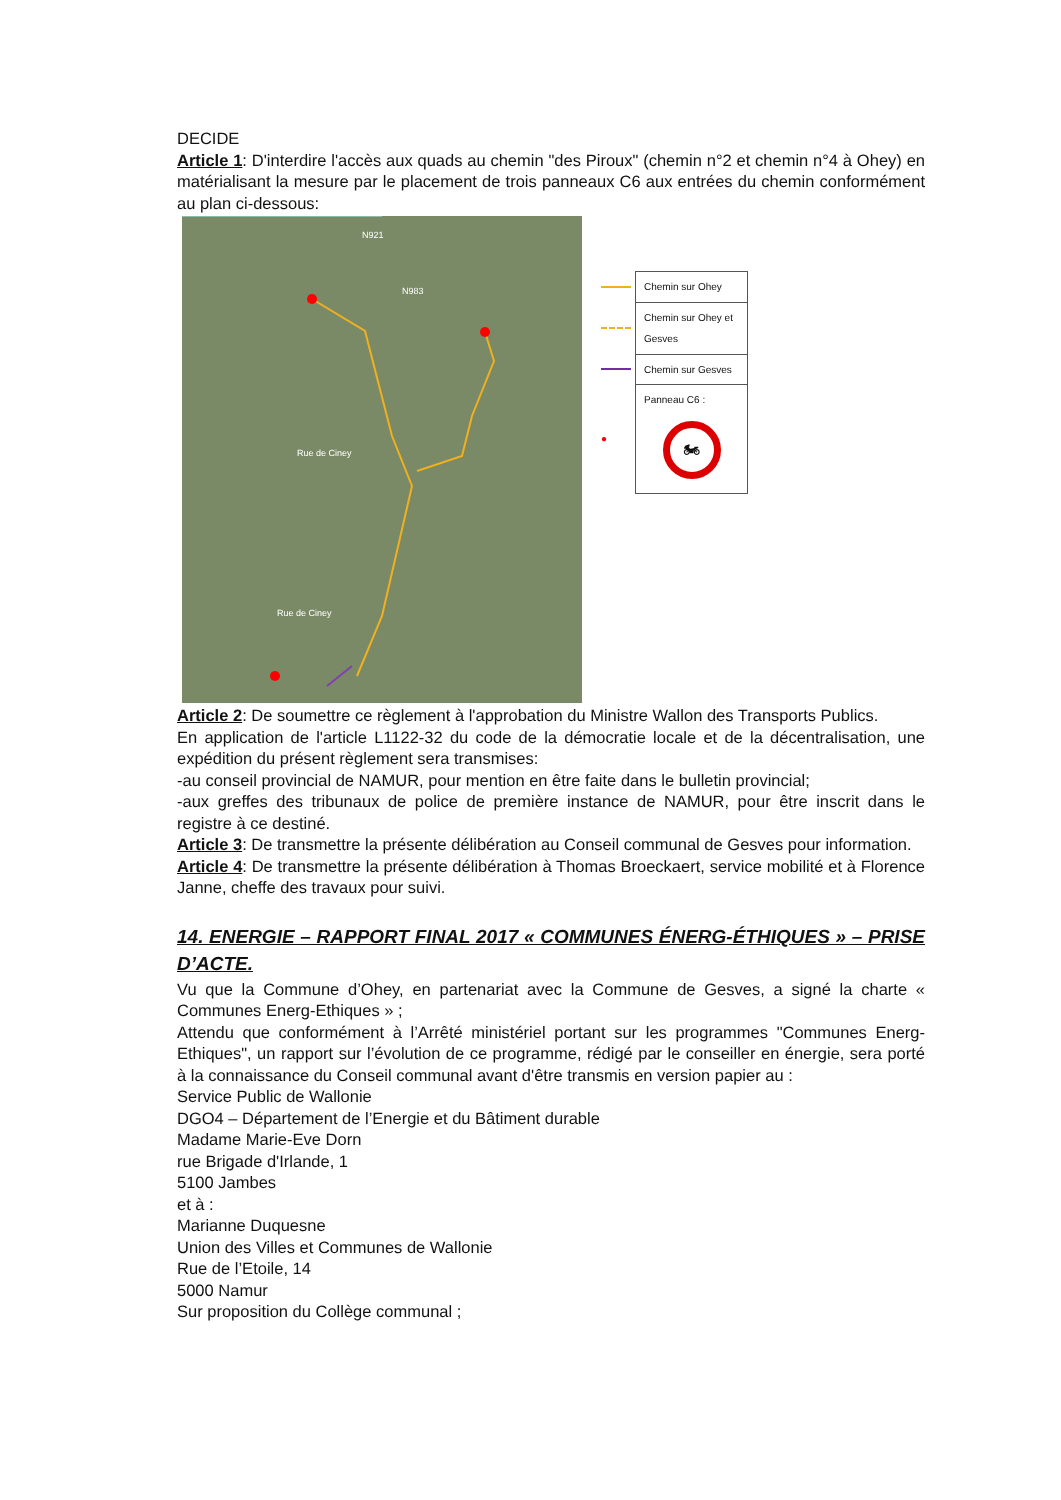DECIDE
Article 1: D'interdire l'accès aux quads au chemin "des Piroux" (chemin n°2 et chemin n°4 à Ohey) en matérialisant la mesure par le placement de trois panneaux C6 aux entrées du chemin conformément au plan ci-dessous:
N921
N983
Rue de Ciney
Rue de Ciney
| | Chemin sur Ohey |
| | Chemin sur Ohey et Gesves |
| | Chemin sur Gesves |
| ● | Panneau C6 : 🏍 |
Article 2: De soumettre ce règlement à l'approbation du Ministre Wallon des Transports Publics.
En application de l'article L1122-32 du code de la démocratie locale et de la décentralisation, une expédition du présent règlement sera transmises:
-au conseil provincial de NAMUR, pour mention en être faite dans le bulletin provincial;
-aux greffes des tribunaux de police de première instance de NAMUR, pour être inscrit dans le registre à ce destiné.
Article 3: De transmettre la présente délibération au Conseil communal de Gesves pour information.
Article 4: De transmettre la présente délibération à Thomas Broeckaert, service mobilité et à Florence Janne, cheffe des travaux pour suivi.
14. ENERGIE – RAPPORT FINAL 2017 « COMMUNES ÉNERG-ÉTHIQUES » – PRISE D’ACTE.
Vu que la Commune d’Ohey, en partenariat avec la Commune de Gesves, a signé la charte « Communes Energ-Ethiques » ;
Attendu que conformément à l’Arrêté ministériel portant sur les programmes "Communes Energ-Ethiques", un rapport sur l’évolution de ce programme, rédigé par le conseiller en énergie, sera porté à la connaissance du Conseil communal avant d'être transmis en version papier au :
Service Public de Wallonie
DGO4 – Département de l’Energie et du Bâtiment durable
Madame Marie-Eve Dorn
rue Brigade d'Irlande, 1
5100 Jambes
et à :
Marianne Duquesne
Union des Villes et Communes de Wallonie
Rue de l’Etoile, 14
5000 Namur
Sur proposition du Collège communal ;